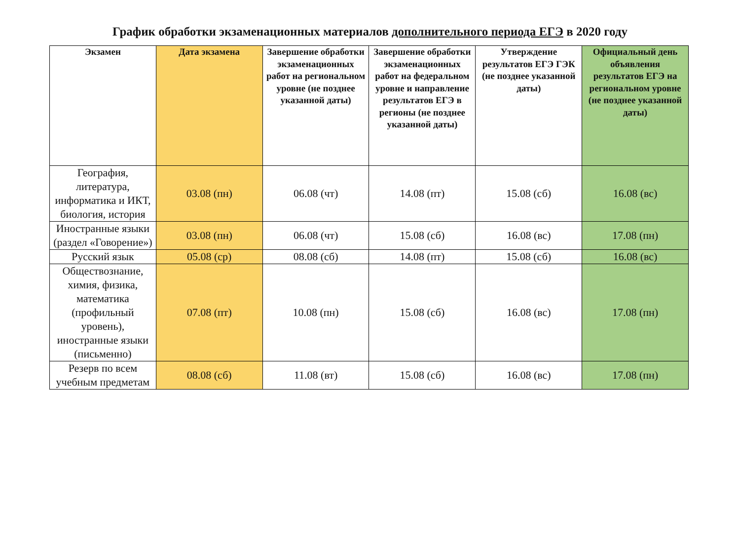График обработки экзаменационных материалов дополнительного периода ЕГЭ в 2020 году
| Экзамен | Дата экзамена | Завершение обработки экзаменационных работ на региональном уровне (не позднее указанной даты) | Завершение обработки экзаменационных работ на федеральном уровне и направление результатов ЕГЭ в регионы (не позднее указанной даты) | Утверждение результатов ЕГЭ ГЭК (не позднее указанной даты) | Официальный день объявления результатов ЕГЭ на региональном уровне (не позднее указанной даты) |
| --- | --- | --- | --- | --- | --- |
| География, литература, информатика и ИКТ, биология, история | 03.08 (пн) | 06.08 (чт) | 14.08 (пт) | 15.08 (сб) | 16.08 (вс) |
| Иностранные языки (раздел «Говорение») | 03.08 (пн) | 06.08 (чт) | 15.08 (сб) | 16.08 (вс) | 17.08 (пн) |
| Русский язык | 05.08 (ср) | 08.08 (сб) | 14.08 (пт) | 15.08 (сб) | 16.08 (вс) |
| Обществознание, химия, физика, математика (профильный уровень), иностранные языки (письменно) | 07.08 (пт) | 10.08 (пн) | 15.08 (сб) | 16.08 (вс) | 17.08 (пн) |
| Резерв по всем учебным предметам | 08.08 (сб) | 11.08 (вт) | 15.08 (сб) | 16.08 (вс) | 17.08 (пн) |